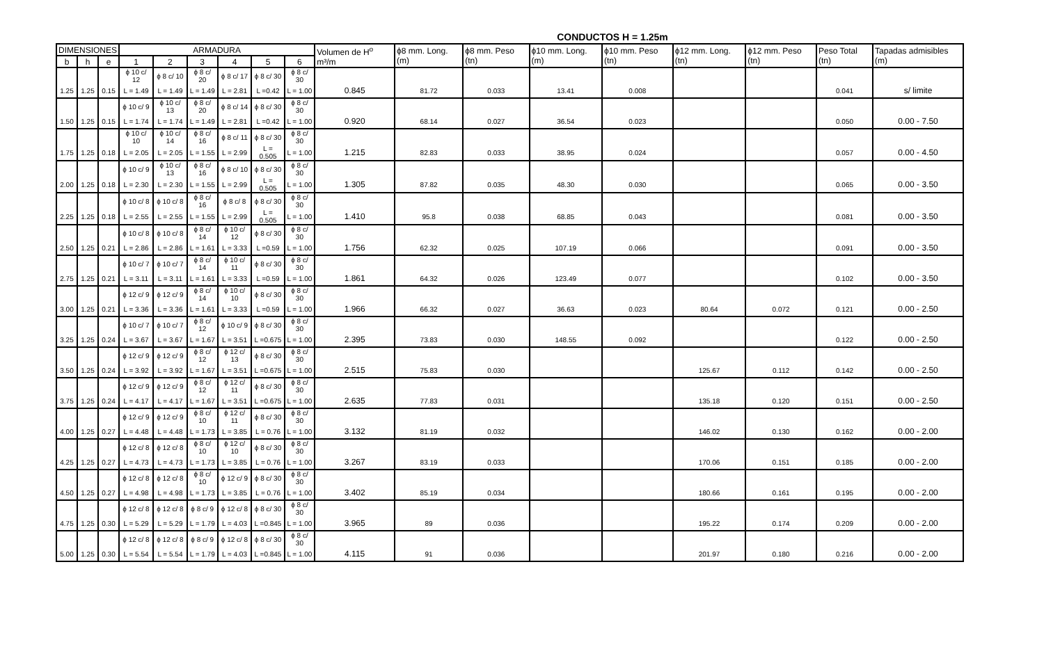CONDUCTOS H = 1.25m
| DIMENSIONES | | | ARMADURA | | | | | | Volumen de H<sup>o</sup> m³/m | ϕ8 mm. Long. (m) | ϕ8 mm. Peso (tn) | ϕ10 mm. Long. (m) | ϕ10 mm. Peso (tn) | ϕ12 mm. Long. (tn) | ϕ12 mm. Peso (tn) | Peso Total (tn) | Tapadas admisibles (m) |
| --- | --- | --- | --- | --- | --- | --- | --- | --- | --- | --- | --- | --- | --- | --- | --- | --- | --- |
| b | h | e | 1 | 2 | 3 | 4 | 5 | 6 | | | | | | | | | |
| | | | ϕ 10 c/ 12 | ϕ 8 c/ 10 | ϕ 8 c/ 20 | ϕ 8 c/ 17 | ϕ 8 c/ 30 | ϕ 8 c/ 30 | | | | | | | | | |
| 1.25 | 1.25 | 0.15 | L = 1.49 | L = 1.49 | L = 1.49 | L = 2.81 | L =0.42 | L = 1.00 | 0.845 | 81.72 | 0.033 | 13.41 | 0.008 | | | 0.041 | s/ limite |
| | | | ϕ 10 c/ 9 | ϕ 10 c/ 13 | ϕ 8 c/ 20 | ϕ 8 c/ 14 | ϕ 8 c/ 30 | ϕ 8 c/ 30 | | | | | | | | | |
| 1.50 | 1.25 | 0.15 | L = 1.74 | L = 1.74 | L = 1.49 | L = 2.81 | L =0.42 | L = 1.00 | 0.920 | 68.14 | 0.027 | 36.54 | 0.023 | | | 0.050 | 0.00 - 7.50 |
| | | | ϕ 10 c/ 10 | ϕ 10 c/ 14 | ϕ 8 c/ 16 | ϕ 8 c/ 11 | ϕ 8 c/ 30 | ϕ 8 c/ 30 | | | | | | | | | |
| 1.75 | 1.25 | 0.18 | L = 2.05 | L = 2.05 | L = 1.55 | L = 2.99 | L = 0.505 | L = 1.00 | 1.215 | 82.83 | 0.033 | 38.95 | 0.024 | | | 0.057 | 0.00 - 4.50 |
| | | | ϕ 10 c/ 9 | ϕ 10 c/ 13 | ϕ 8 c/ 16 | ϕ 8 c/ 10 | ϕ 8 c/ 30 | ϕ 8 c/ 30 | | | | | | | | | |
| 2.00 | 1.25 | 0.18 | L = 2.30 | L = 2.30 | L = 1.55 | L = 2.99 | L = 0.505 | L = 1.00 | 1.305 | 87.82 | 0.035 | 48.30 | 0.030 | | | 0.065 | 0.00 - 3.50 |
| | | | ϕ 10 c/ 8 | ϕ 10 c/ 8 | ϕ 8 c/ 16 | ϕ 8 c/ 8 | ϕ 8 c/ 30 | ϕ 8 c/ 30 | | | | | | | | | |
| 2.25 | 1.25 | 0.18 | L = 2.55 | L = 2.55 | L = 1.55 | L = 2.99 | L = 0.505 | L = 1.00 | 1.410 | 95.8 | 0.038 | 68.85 | 0.043 | | | 0.081 | 0.00 - 3.50 |
| | | | ϕ 10 c/ 8 | ϕ 10 c/ 8 | ϕ 8 c/ 14 | ϕ 10 c/ 12 | ϕ 8 c/ 30 | ϕ 8 c/ 30 | | | | | | | | | |
| 2.50 | 1.25 | 0.21 | L = 2.86 | L = 2.86 | L = 1.61 | L = 3.33 | L =0.59 | L = 1.00 | 1.756 | 62.32 | 0.025 | 107.19 | 0.066 | | | 0.091 | 0.00 - 3.50 |
| | | | ϕ 10 c/ 7 | ϕ 10 c/ 7 | ϕ 8 c/ 14 | ϕ 10 c/ 11 | ϕ 8 c/ 30 | ϕ 8 c/ 30 | | | | | | | | | |
| 2.75 | 1.25 | 0.21 | L = 3.11 | L = 3.11 | L = 1.61 | L = 3.33 | L =0.59 | L = 1.00 | 1.861 | 64.32 | 0.026 | 123.49 | 0.077 | | | 0.102 | 0.00 - 3.50 |
| | | | ϕ 12 c/ 9 | ϕ 12 c/ 9 | ϕ 8 c/ 14 | ϕ 10 c/ 10 | ϕ 8 c/ 30 | ϕ 8 c/ 30 | | | | | | | | | |
| 3.00 | 1.25 | 0.21 | L = 3.36 | L = 3.36 | L = 1.61 | L = 3.33 | L =0.59 | L = 1.00 | 1.966 | 66.32 | 0.027 | 36.63 | 0.023 | 80.64 | 0.072 | 0.121 | 0.00 - 2.50 |
| | | | ϕ 10 c/ 7 | ϕ 10 c/ 7 | ϕ 8 c/ 12 | ϕ 10 c/ 9 | ϕ 8 c/ 30 | ϕ 8 c/ 30 | | | | | | | | | |
| 3.25 | 1.25 | 0.24 | L = 3.67 | L = 3.67 | L = 1.67 | L = 3.51 | L =0.675 | L = 1.00 | 2.395 | 73.83 | 0.030 | 148.55 | 0.092 | | | 0.122 | 0.00 - 2.50 |
| | | | ϕ 12 c/ 9 | ϕ 12 c/ 9 | ϕ 8 c/ 12 | ϕ 12 c/ 13 | ϕ 8 c/ 30 | ϕ 8 c/ 30 | | | | | | | | | |
| 3.50 | 1.25 | 0.24 | L = 3.92 | L = 3.92 | L = 1.67 | L = 3.51 | L =0.675 | L = 1.00 | 2.515 | 75.83 | 0.030 | | | 125.67 | 0.112 | 0.142 | 0.00 - 2.50 |
| | | | ϕ 12 c/ 9 | ϕ 12 c/ 9 | ϕ 8 c/ 12 | ϕ 12 c/ 11 | ϕ 8 c/ 30 | ϕ 8 c/ 30 | | | | | | | | | |
| 3.75 | 1.25 | 0.24 | L = 4.17 | L = 4.17 | L = 1.67 | L = 3.51 | L =0.675 | L = 1.00 | 2.635 | 77.83 | 0.031 | | | 135.18 | 0.120 | 0.151 | 0.00 - 2.50 |
| | | | ϕ 12 c/ 9 | ϕ 12 c/ 9 | ϕ 8 c/ 10 | ϕ 12 c/ 11 | ϕ 8 c/ 30 | ϕ 8 c/ 30 | | | | | | | | | |
| 4.00 | 1.25 | 0.27 | L = 4.48 | L = 4.48 | L = 1.73 | L = 3.85 | L = 0.76 | L = 1.00 | 3.132 | 81.19 | 0.032 | | | 146.02 | 0.130 | 0.162 | 0.00 - 2.00 |
| | | | ϕ 12 c/ 8 | ϕ 12 c/ 8 | ϕ 8 c/ 10 | ϕ 12 c/ 10 | ϕ 8 c/ 30 | ϕ 8 c/ 30 | | | | | | | | | |
| 4.25 | 1.25 | 0.27 | L = 4.73 | L = 4.73 | L = 1.73 | L = 3.85 | L = 0.76 | L = 1.00 | 3.267 | 83.19 | 0.033 | | | 170.06 | 0.151 | 0.185 | 0.00 - 2.00 |
| | | | ϕ 12 c/ 8 | ϕ 12 c/ 8 | ϕ 8 c/ 10 | ϕ 12 c/ 9 | ϕ 8 c/ 30 | ϕ 8 c/ 30 | | | | | | | | | |
| 4.50 | 1.25 | 0.27 | L = 4.98 | L = 4.98 | L = 1.73 | L = 3.85 | L = 0.76 | L = 1.00 | 3.402 | 85.19 | 0.034 | | | 180.66 | 0.161 | 0.195 | 0.00 - 2.00 |
| | | | ϕ 12 c/ 8 | ϕ 12 c/ 8 | ϕ 8 c/ 9 | ϕ 12 c/ 8 | ϕ 8 c/ 30 | ϕ 8 c/ 30 | | | | | | | | | |
| 4.75 | 1.25 | 0.30 | L = 5.29 | L = 5.29 | L = 1.79 | L = 4.03 | L =0.845 | L = 1.00 | 3.965 | 89 | 0.036 | | | 195.22 | 0.174 | 0.209 | 0.00 - 2.00 |
| | | | ϕ 12 c/ 8 | ϕ 12 c/ 8 | ϕ 8 c/ 9 | ϕ 12 c/ 8 | ϕ 8 c/ 30 | ϕ 8 c/ 30 | | | | | | | | | |
| 5.00 | 1.25 | 0.30 | L = 5.54 | L = 5.54 | L = 1.79 | L = 4.03 | L =0.845 | L = 1.00 | 4.115 | 91 | 0.036 | | | 201.97 | 0.180 | 0.216 | 0.00 - 2.00 |